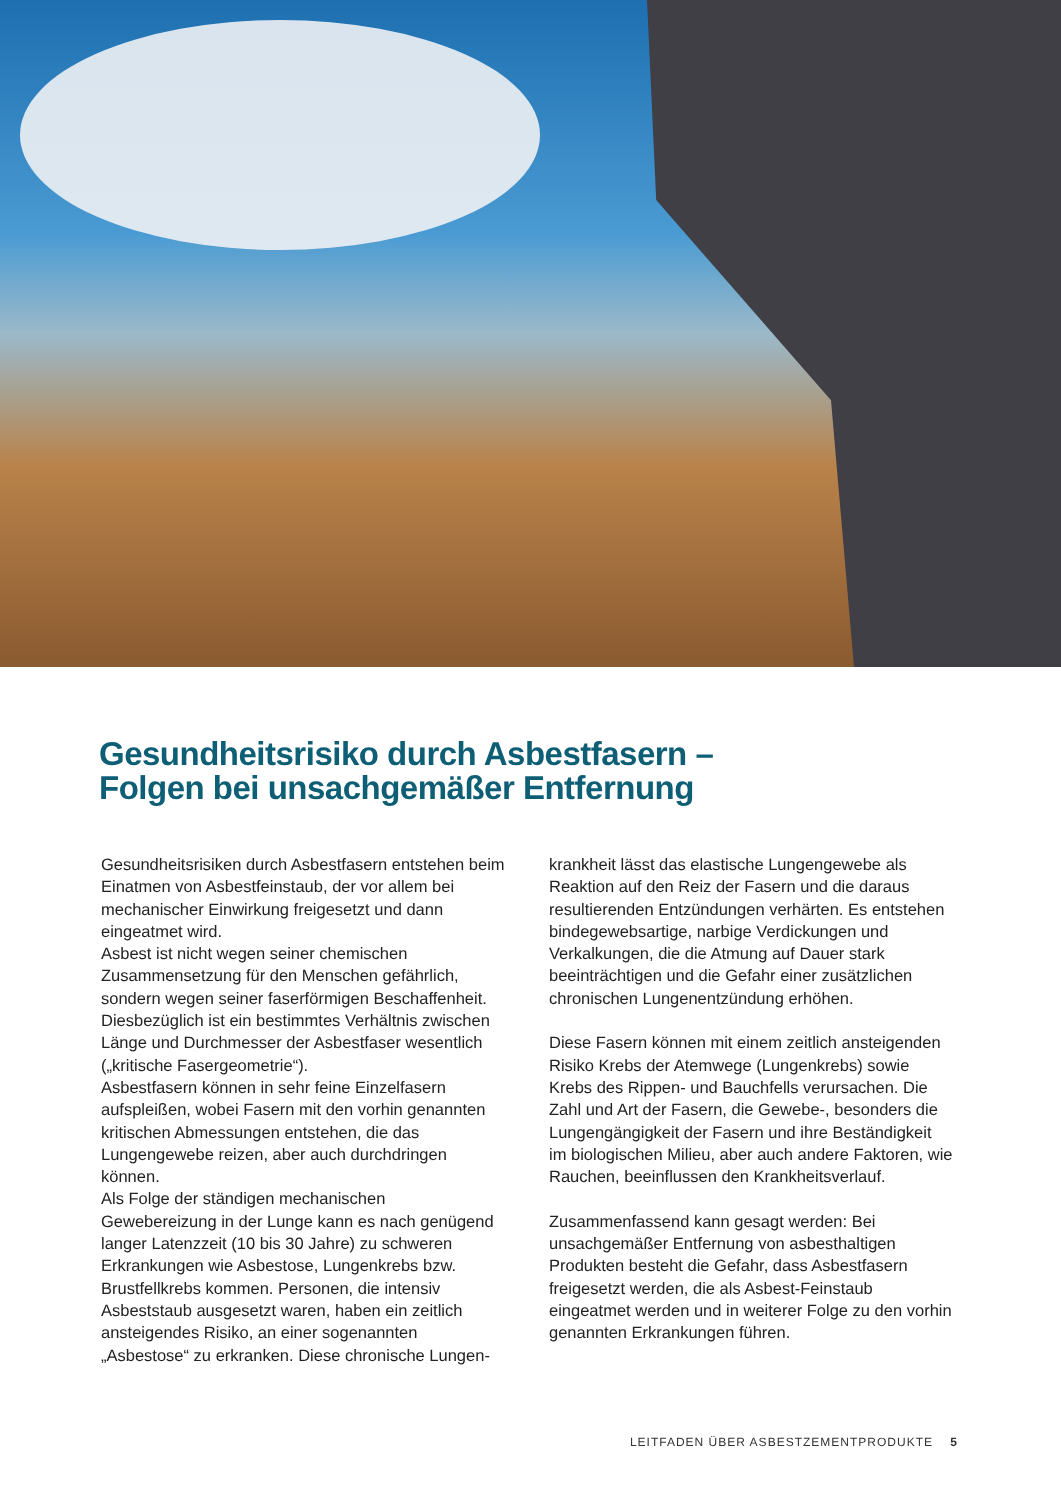Gesundheitsrisiko durch Asbestfasern –
Folgen bei unsachgemäßer Entfernung
Gesundheitsrisiken durch Asbestfasern entstehen beim Einatmen von Asbestfeinstaub, der vor allem bei mechanischer Einwirkung freigesetzt und dann eingeatmet wird.
Asbest ist nicht wegen seiner chemischen Zusammensetzung für den Menschen gefährlich, sondern wegen seiner faserförmigen Beschaffenheit. Diesbezüglich ist ein bestimmtes Verhältnis zwischen Länge und Durchmesser der Asbestfaser wesentlich („kritische Fasergeometrie“).
Asbestfasern können in sehr feine Einzelfasern aufspleißen, wobei Fasern mit den vorhin genannten kritischen Abmessungen entstehen, die das Lungengewebe reizen, aber auch durchdringen können.
Als Folge der ständigen mechanischen Gewebereizung in der Lunge kann es nach genügend langer Latenzzeit (10 bis 30 Jahre) zu schweren Erkrankungen wie Asbestose, Lungenkrebs bzw. Brustfellkrebs kommen. Personen, die intensiv Asbeststaub ausgesetzt waren, haben ein zeitlich ansteigendes Risiko, an einer sogenannten „Asbestose“ zu erkranken. Diese chronische Lungen-
krankheit lässt das elastische Lungengewebe als Reaktion auf den Reiz der Fasern und die daraus resultierenden Entzündungen verhärten. Es entstehen bindegewebsartige, narbige Verdickungen und Verkalkungen, die die Atmung auf Dauer stark beeinträchtigen und die Gefahr einer zusätzlichen chronischen Lungenentzündung erhöhen.
Diese Fasern können mit einem zeitlich ansteigenden Risiko Krebs der Atemwege (Lungenkrebs) sowie Krebs des Rippen- und Bauchfells verursachen. Die Zahl und Art der Fasern, die Gewebe-, besonders die Lungengängigkeit der Fasern und ihre Beständigkeit im biologischen Milieu, aber auch andere Faktoren, wie Rauchen, beeinflussen den Krankheitsverlauf.
Zusammenfassend kann gesagt werden: Bei unsachgemäßer Entfernung von asbesthaltigen Produkten besteht die Gefahr, dass Asbestfasern freigesetzt werden, die als Asbest-Feinstaub eingeatmet werden und in weiterer Folge zu den vorhin genannten Erkrankungen führen.
LEITFADEN ÜBER ASBESTZEMENTPRODUKTE 5